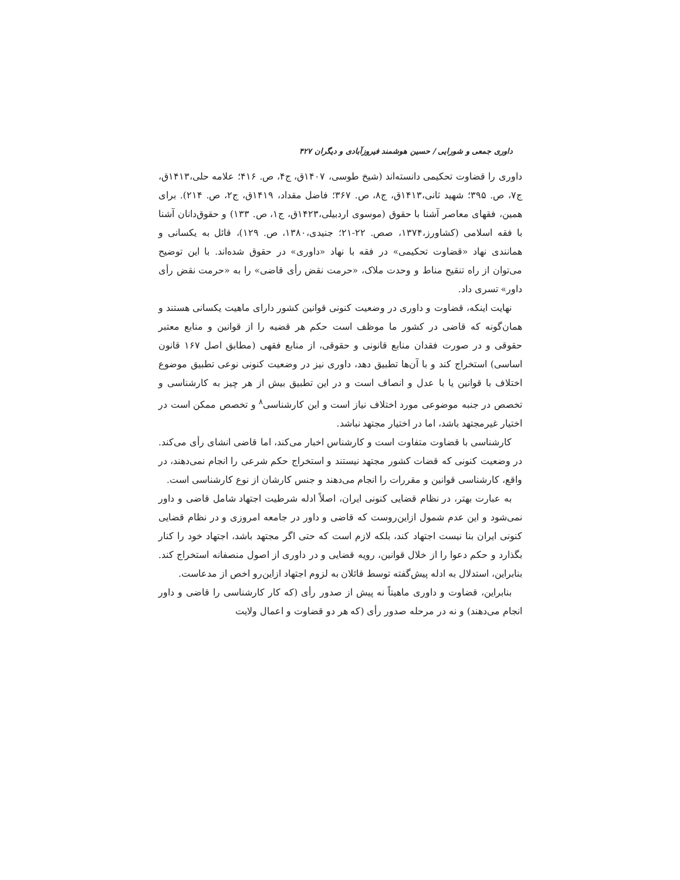داوری جمعی و شورایی / حسین هوشمند فیروزآبادی و دیگران ۴۲۷
داوری را قضاوت تحکیمی دانسته‌اند (شیخ طوسی، ۱۴۰۷ق، ج۴، ص. ۴۱۶؛ علامه حلی،۱۴۱۳ق، ج۷، ص. ۳۹۵؛ شهید ثانی،۱۴۱۳ق، ج۸، ص. ۳۶۷؛ فاضل مقداد، ۱۴۱۹ق، ج۲، ص. ۲۱۴). برای همین، فقهای معاصر آشنا با حقوق (موسوی اردبیلی،۱۴۲۳ق، ج۱، ص. ۱۳۳) و حقوق‌دانان آشنا با فقه اسلامی (کشاورز،۱۳۷۴، صص. ۲۲-۲۱؛ جنیدی،۱۳۸۰، ص. ۱۲۹)، قائل به یکسانی و همانندی نهاد «قضاوت تحکیمی» در فقه با نهاد «داوری» در حقوق شده‌اند. با این توضیح می‌توان از راه تنقیح مناط و وحدت ملاک، «حرمت نقض رأی قاضی» را به «حرمت نقض رأی داور» تسری داد.
نهایت اینکه، قضاوت و داوری در وضعیت کنونی قوانین کشور دارای ماهیت یکسانی هستند و همان‌گونه که قاضی در کشور ما موظف است حکم هر قضیه را از قوانین و منابع معتبر حقوقی و در صورت فقدان منابع قانونی و حقوقی، از منابع فقهی (مطابق اصل ۱۶۷ قانون اساسی) استخراج کند و با آن‌ها تطبیق دهد، داوری نیز در وضعیت کنونی نوعی تطبیق موضوع اختلاف با قوانین یا با عدل و انصاف است و در این تطبیق بیش از هر چیز به کارشناسی و تخصص در جنبه موضوعی مورد اختلاف نیاز است و این کارشناسی<sup>۸</sup> و تخصص ممکن است در اختیار غیرمجتهد باشد، اما در اختیار مجتهد نباشد.
کارشناسی با قضاوت متفاوت است و کارشناس اخبار می‌کند، اما قاضی انشای رأی می‌کند. در وضعیت کنونی که قضات کشور مجتهد نیستند و استخراج حکم شرعی را انجام نمی‌دهند، در واقع، کارشناسی قوانین و مقررات را انجام می‌دهند و جنس کارشان از نوع کارشناسی است.
به عبارت بهتر، در نظام قضایی کنونی ایران، اصلاً ادله شرطیت اجتهاد شامل قاضی و داور نمی‌شود و این عدم شمول ازاین‌روست که قاضی و داور در جامعه امروزی و در نظام قضایی کنونی ایران بنا نیست اجتهاد کند، بلکه لازم است که حتی اگر مجتهد باشد، اجتهاد خود را کنار بگذارد و حکم دعوا را از خلال قوانین، رویه قضایی و در داوری از اصول منصفانه استخراج کند. بنابراین، استدلال به ادله پیش‌گفته توسط قائلان به لزوم اجتهاد ازاین‌رو اخص از مدعاست.
بنابراین، قضاوت و داوری ماهیتاً نه پیش از صدور رأی (که کار کارشناسی را قاضی و داور انجام می‌دهند) و نه در مرحله صدور رأی (که هر دو قضاوت و اعمال ولایت